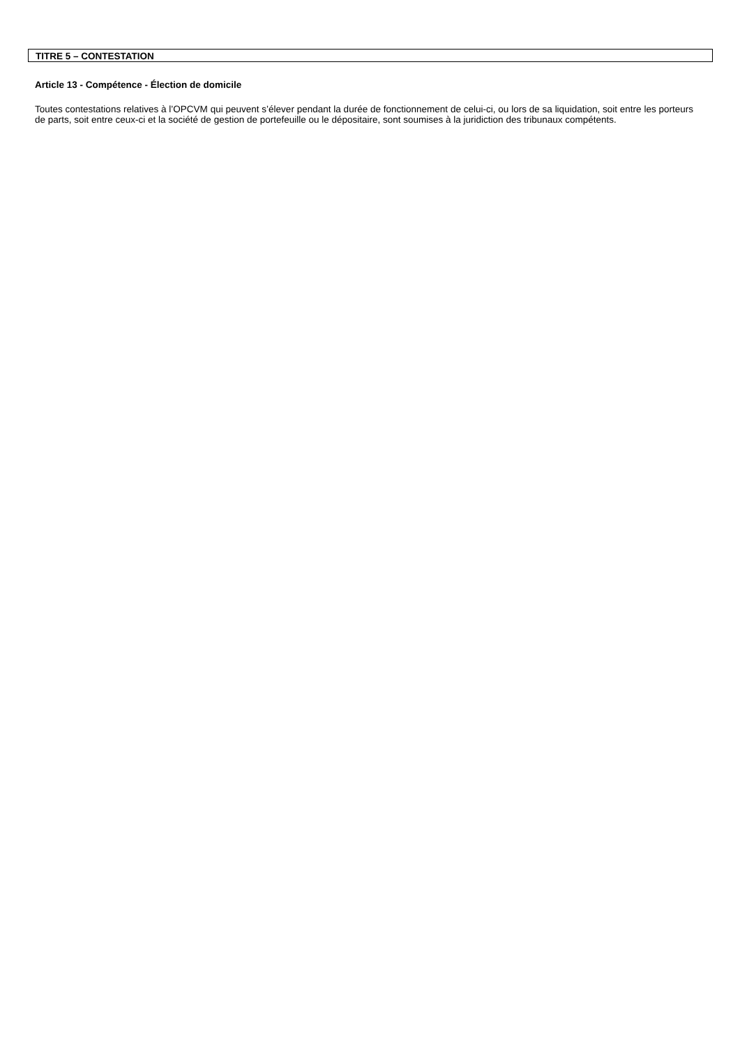TITRE 5 – CONTESTATION
Article 13 - Compétence - Élection de domicile
Toutes contestations relatives à l’OPCVM qui peuvent s’élever pendant la durée de fonctionnement de celui-ci, ou lors de sa liquidation, soit entre les porteurs de parts, soit entre ceux-ci et la société de gestion de portefeuille ou le dépositaire, sont soumises à la juridiction des tribunaux compétents.